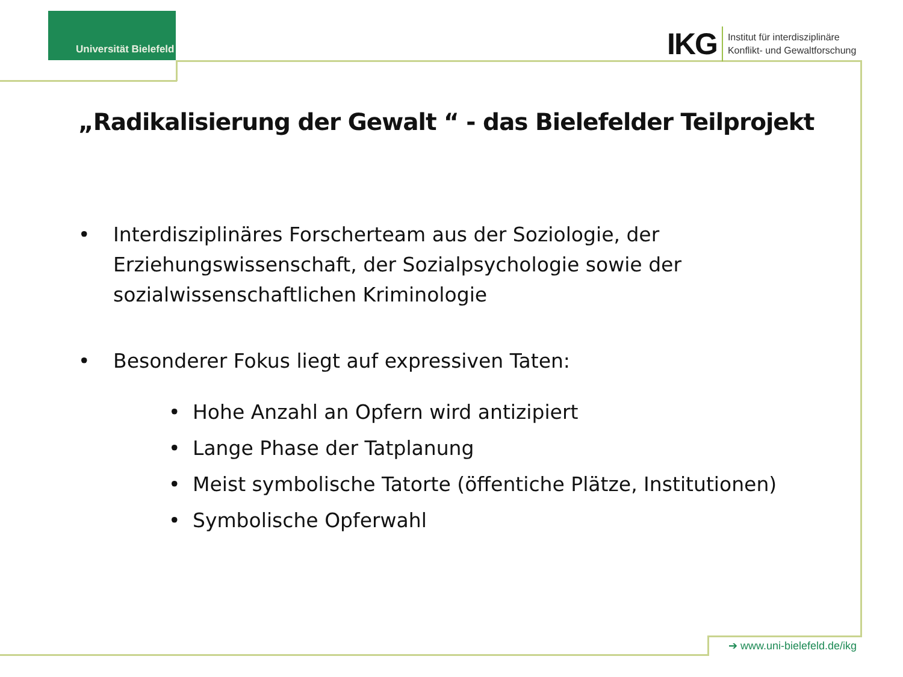Universität Bielefeld
IKG
Institut für interdisziplinäre
Konflikt- und Gewaltforschung
„Radikalisierung der Gewalt “ - das Bielefelder Teilprojekt
• Interdisziplinäres Forscherteam aus der Soziologie, der Erziehungswissenschaft, der Sozialpsychologie sowie der sozialwissenschaftlichen Kriminologie
• Besonderer Fokus liegt auf expressiven Taten:
• Hohe Anzahl an Opfern wird antizipiert
• Lange Phase der Tatplanung
• Meist symbolische Tatorte (öffentiche Plätze, Institutionen)
• Symbolische Opferwahl
➔ www.uni-bielefeld.de/ikg